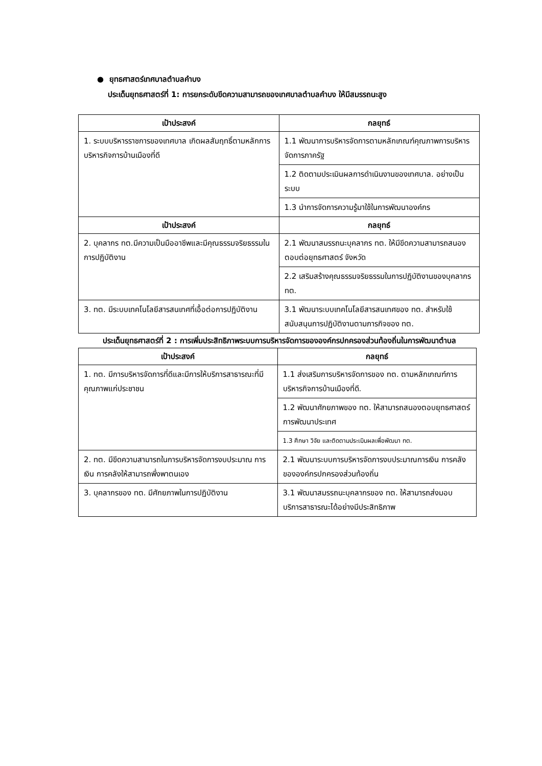● ยุทธศาสตร์เทศบาลตำบลคำบง
ประเด็นยุทธศาสตร์ที่ 1: การยกระดับขีดความสามารถของเทศบาลตำบลคำบง ให้มีสมรรถนะสูง
| เป้าประสงค์ | กลยุทธ์ |
| --- | --- |
| 1. ระบบบริหารราชการของเทศบาล เกิดผลสัมฤทธิ์ตามหลักการบริหารกิจการบ้านเมืองที่ดี | 1.1 พัฒนาการบริหารจัดการตามหลักเกณฑ์คุณภาพการบริหารจัดการภาครัฐ |
| | 1.2 ติดตามประเมินผลการดำเนินงานของเทศบาล. อย่างเป็นระบบ |
| | 1.3 นำการจัดการความรู้มาใช้ในการพัฒนาองค์กร |
| เป้าประสงค์ | กลยุทธ์ |
| 2. บุคลากร ทต.มีความเป็นมืออาชีพและมีคุณธรรมจริยธรรมในการปฏิบัติงาน | 2.1 พัฒนาสมรรถนะบุคลากร ทต. ให้มีขีดความสามารถสนองตอบต่อยุทธศาสตร์ จังหวัด |
| | 2.2 เสริมสร้างคุณธรรมจริยธรรมในการปฏิบัติงานของบุคลากร ทต. |
| 3. ทต. มีระบบเทคโนโลยีสารสนเทศที่เอื้อต่อการปฏิบัติงาน | 3.1 พัฒนาระบบเทคโนโลยีสารสนเทศของ ทต. สำหรับใช้สนับสนุนการปฏิบัติงานตามภารกิจของ ทต. |
ประเด็นยุทธศาสตร์ที่ 2 : การเพิ่มประสิทธิภาพระบบการบริหารจัดการขององค์กรปกครองส่วนท้องถิ่นในการพัฒนาตำบล
| เป้าประสงค์ | กลยุทธ์ |
| --- | --- |
| 1. ทต. มีการบริหารจัดการที่ดีและมีการให้บริการสาธารณะที่มีคุณภาพแก่ประชาชน | 1.1 ส่งเสริมการบริหารจัดการของ ทต. ตามหลักเกณฑ์การบริหารกิจการบ้านเมืองที่ดี. |
| | 1.2 พัฒนาศักยภาพของ ทต. ให้สามารถสนองตอบยุทธศาสตร์การพัฒนาประเทศ |
| | 1.3 ศึกษา วิจัย และติดตามประเมินผลเพื่อพัฒนา ทต. |
| 2. ทต. มีขีดความสามารถในการบริหารจัดการงบประมาณ การเงิน การคลังให้สามารถพึ่งพาตนเอง | 2.1 พัฒนาระบบการบริหารจัดการงบประมาณการเงิน การคลัง ขององค์กรปกครองส่วนท้องถิ่น |
| 3. บุคลากรของ ทต. มีศักยภาพในการปฏิบัติงาน | 3.1 พัฒนาสมรรถนะบุคลากรของ ทต. ให้สามารถส่งมอบบริการสาธารณะได้อย่างมีประสิทธิภาพ |